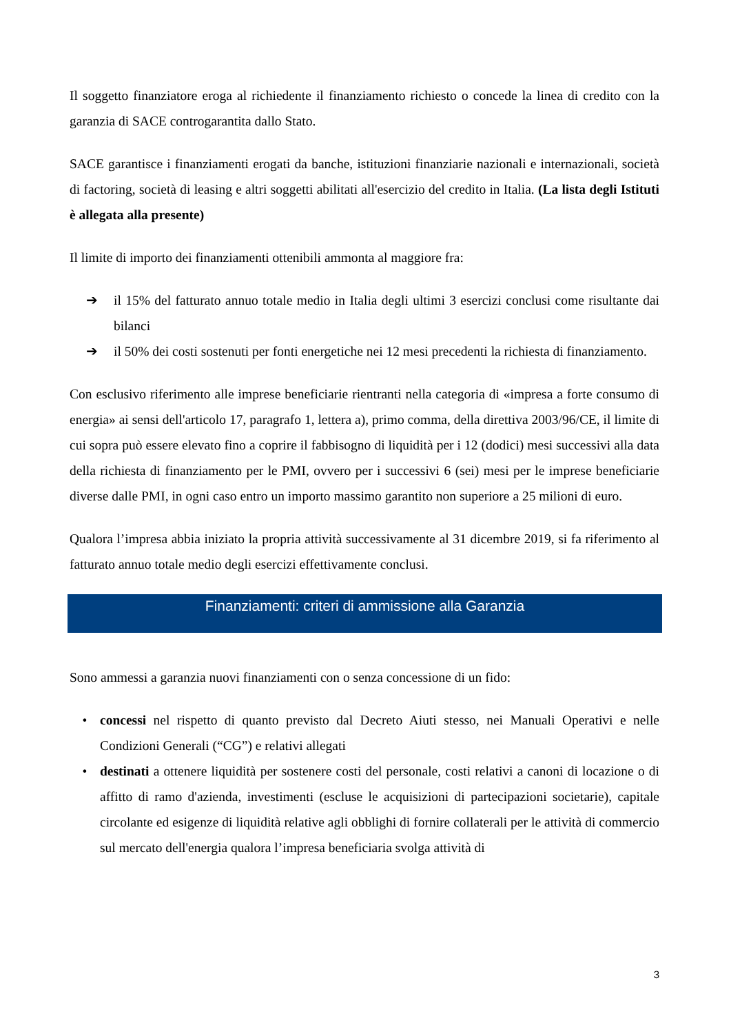Il soggetto finanziatore eroga al richiedente il finanziamento richiesto o concede la linea di credito con la garanzia di SACE controgarantita dallo Stato.
SACE garantisce i finanziamenti erogati da banche, istituzioni finanziarie nazionali e internazionali, società di factoring, società di leasing e altri soggetti abilitati all'esercizio del credito in Italia. (La lista degli Istituti è allegata alla presente)
Il limite di importo dei finanziamenti ottenibili ammonta al maggiore fra:
➔ il 15% del fatturato annuo totale medio in Italia degli ultimi 3 esercizi conclusi come risultante dai bilanci
➔ il 50% dei costi sostenuti per fonti energetiche nei 12 mesi precedenti la richiesta di finanziamento.
Con esclusivo riferimento alle imprese beneficiarie rientranti nella categoria di «impresa a forte consumo di energia» ai sensi dell'articolo 17, paragrafo 1, lettera a), primo comma, della direttiva 2003/96/CE, il limite di cui sopra può essere elevato fino a coprire il fabbisogno di liquidità per i 12 (dodici) mesi successivi alla data della richiesta di finanziamento per le PMI, ovvero per i successivi 6 (sei) mesi per le imprese beneficiarie diverse dalle PMI, in ogni caso entro un importo massimo garantito non superiore a 25 milioni di euro.
Qualora l’impresa abbia iniziato la propria attività successivamente al 31 dicembre 2019, si fa riferimento al fatturato annuo totale medio degli esercizi effettivamente conclusi.
Finanziamenti: criteri di ammissione alla Garanzia
Sono ammessi a garanzia nuovi finanziamenti con o senza concessione di un fido:
• concessi nel rispetto di quanto previsto dal Decreto Aiuti stesso, nei Manuali Operativi e nelle Condizioni Generali (“CG”) e relativi allegati
• destinati a ottenere liquidità per sostenere costi del personale, costi relativi a canoni di locazione o di affitto di ramo d'azienda, investimenti (escluse le acquisizioni di partecipazioni societarie), capitale circolante ed esigenze di liquidità relative agli obblighi di fornire collaterali per le attività di commercio sul mercato dell'energia qualora l’impresa beneficiaria svolga attività di
3